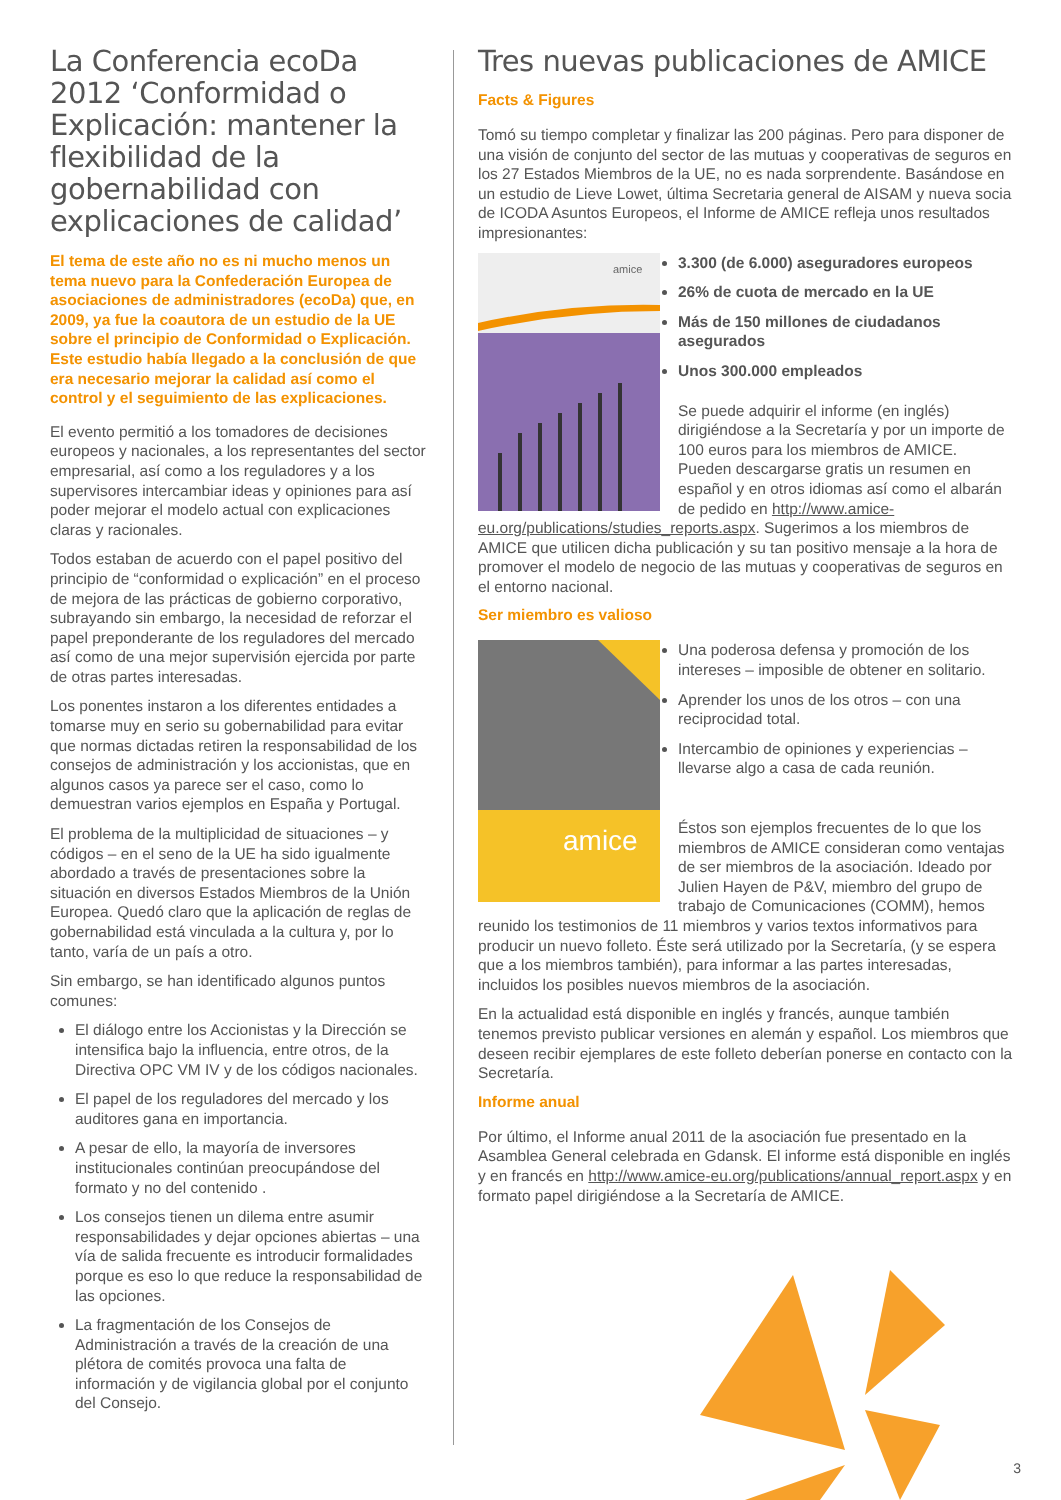La Conferencia ecoDa 2012 ‘Conformidad o Explicación: mantener la flexibilidad de la gobernabilidad con explicaciones de calidad’
El tema de este año no es ni mucho menos un tema nuevo para la Confederación Europea de asociaciones de administradores (ecoDa) que, en 2009, ya fue la coautora de un estudio de la UE sobre el principio de Conformidad o Explicación. Este estudio había llegado a la conclusión de que era necesario mejorar la calidad así como el control y el seguimiento de las explicaciones.
El evento permitió a los tomadores de decisiones europeos y nacionales, a los representantes del sector empresarial, así como a los reguladores y a los supervisores intercambiar ideas y opiniones para así poder mejorar el modelo actual con explicaciones claras y racionales.
Todos estaban de acuerdo con el papel positivo del principio de “conformidad o explicación” en el proceso de mejora de las prácticas de gobierno corporativo, subrayando sin embargo, la necesidad de reforzar el papel preponderante de los reguladores del mercado así como de una mejor supervisión ejercida por parte de otras partes interesadas.
Los ponentes instaron a los diferentes entidades a tomarse muy en serio su gobernabilidad para evitar que normas dictadas retiren la responsabilidad de los consejos de administración y los accionistas, que en algunos casos ya parece ser el caso, como lo demuestran varios ejemplos en España y Portugal.
El problema de la multiplicidad de situaciones – y códigos – en el seno de la UE ha sido igualmente abordado a través de presentaciones sobre la situación en diversos Estados Miembros de la Unión Europea. Quedó claro que la aplicación de reglas de gobernabilidad está vinculada a la cultura y, por lo tanto, varía de un país a otro.
Sin embargo, se han identificado algunos puntos comunes:
El diálogo entre los Accionistas y la Dirección se intensifica bajo la influencia, entre otros, de la Directiva OPC VM IV y de los códigos nacionales.
El papel de los reguladores del mercado y los auditores gana en importancia.
A pesar de ello, la mayoría de inversores institucionales continúan preocupándose del formato y no del contenido .
Los consejos tienen un dilema entre asumir responsabilidades y dejar opciones abiertas – una vía de salida frecuente es introducir formalidades porque es eso lo que reduce la responsabilidad de las opciones.
La fragmentación de los Consejos de Administración a través de la creación de una plétora de comités provoca una falta de información y de vigilancia global por el conjunto del Consejo.
Tres nuevas publicaciones de AMICE
Facts & Figures
Tomó su tiempo completar y finalizar las 200 páginas. Pero para disponer de una visión de conjunto del sector de las mutuas y cooperativas de seguros en los 27 Estados Miembros de la UE, no es nada sorprendente. Basándose en un estudio de Lieve Lowet, última Secretaria general de AISAM y nueva socia de ICODA Asuntos Europeos, el Informe de AMICE refleja unos resultados impresionantes:
amice
3.300 (de 6.000) aseguradores europeos
26% de cuota de mercado en la UE
Más de 150 millones de ciudadanos asegurados
Unos 300.000 empleados
Se puede adquirir el informe (en inglés) dirigiéndose a la Secretaría y por un importe de 100 euros para los miembros de AMICE. Pueden descargarse gratis un resumen en español y en otros idiomas así como el albarán de pedido en http://www.amice-eu.org/publications/studies_reports.aspx. Sugerimos a los miembros de AMICE que utilicen dicha publicación y su tan positivo mensaje a la hora de promover el modelo de negocio de las mutuas y cooperativas de seguros en el entorno nacional.
Ser miembro es valioso
amice
Una poderosa defensa y promoción de los intereses – imposible de obtener en solitario.
Aprender los unos de los otros – con una reciprocidad total.
Intercambio de opiniones y experiencias – llevarse algo a casa de cada reunión.
Éstos son ejemplos frecuentes de lo que los miembros de AMICE consideran como ventajas de ser miembros de la asociación. Ideado por Julien Hayen de P&V, miembro del grupo de trabajo de Comunicaciones (COMM), hemos reunido los testimonios de 11 miembros y varios textos informativos para producir un nuevo folleto. Éste será utilizado por la Secretaría, (y se espera que a los miembros también), para informar a las partes interesadas, incluidos los posibles nuevos miembros de la asociación.
En la actualidad está disponible en inglés y francés, aunque también tenemos previsto publicar versiones en alemán y español. Los miembros que deseen recibir ejemplares de este folleto deberían ponerse en contacto con la Secretaría.
Informe anual
Por último, el Informe anual 2011 de la asociación fue presentado en la Asamblea General celebrada en Gdansk. El informe está disponible en inglés y en francés en http://www.amice-eu.org/publications/annual_report.aspx y en formato papel dirigiéndose a la Secretaría de AMICE.
3